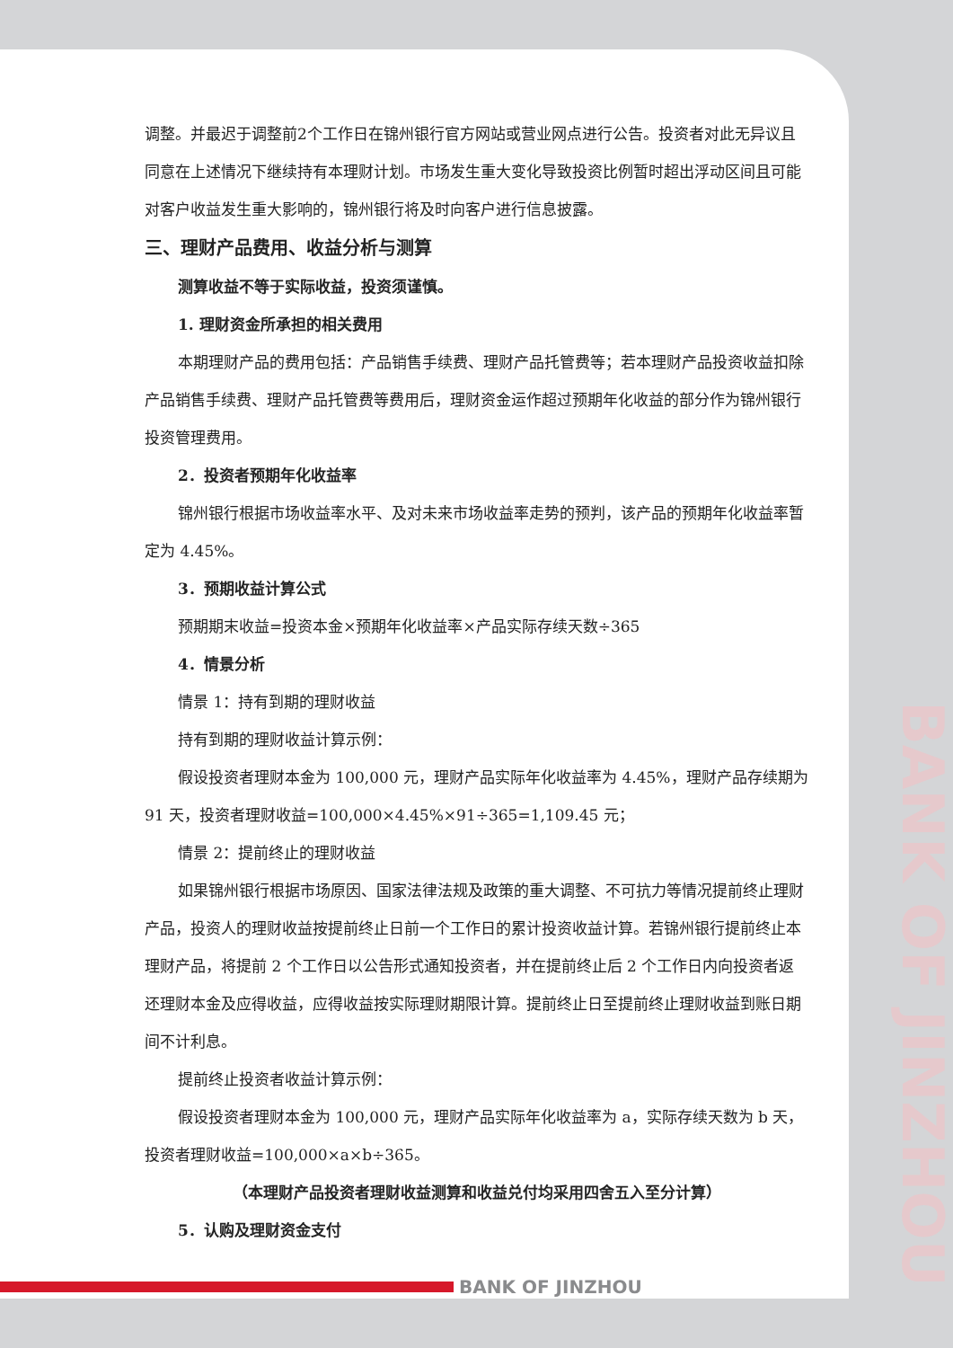BANK OF JINZHOU
调整。并最迟于调整前2个工作日在锦州银行官方网站或营业网点进行公告。投资者对此无异议且同意在上述情况下继续持有本理财计划。市场发生重大变化导致投资比例暂时超出浮动区间且可能对客户收益发生重大影响的，锦州银行将及时向客户进行信息披露。
三、理财产品费用、收益分析与测算
测算收益不等于实际收益，投资须谨慎。
1. 理财资金所承担的相关费用
本期理财产品的费用包括：产品销售手续费、理财产品托管费等；若本理财产品投资收益扣除产品销售手续费、理财产品托管费等费用后，理财资金运作超过预期年化收益的部分作为锦州银行投资管理费用。
2．投资者预期年化收益率
锦州银行根据市场收益率水平、及对未来市场收益率走势的预判，该产品的预期年化收益率暂定为 4.45%。
3．预期收益计算公式
预期期末收益=投资本金×预期年化收益率×产品实际存续天数÷365
4．情景分析
情景 1：持有到期的理财收益
持有到期的理财收益计算示例：
假设投资者理财本金为 100,000 元，理财产品实际年化收益率为 4.45%，理财产品存续期为 91 天，投资者理财收益=100,000×4.45%×91÷365=1,109.45 元；
情景 2：提前终止的理财收益
如果锦州银行根据市场原因、国家法律法规及政策的重大调整、不可抗力等情况提前终止理财产品，投资人的理财收益按提前终止日前一个工作日的累计投资收益计算。若锦州银行提前终止本理财产品，将提前 2 个工作日以公告形式通知投资者，并在提前终止后 2 个工作日内向投资者返还理财本金及应得收益，应得收益按实际理财期限计算。提前终止日至提前终止理财收益到账日期间不计利息。
提前终止投资者收益计算示例：
假设投资者理财本金为 100,000 元，理财产品实际年化收益率为 a，实际存续天数为 b 天，投资者理财收益=100,000×a×b÷365。
（本理财产品投资者理财收益测算和收益兑付均采用四舍五入至分计算）
5．认购及理财资金支付
BANK OF JINZHOU